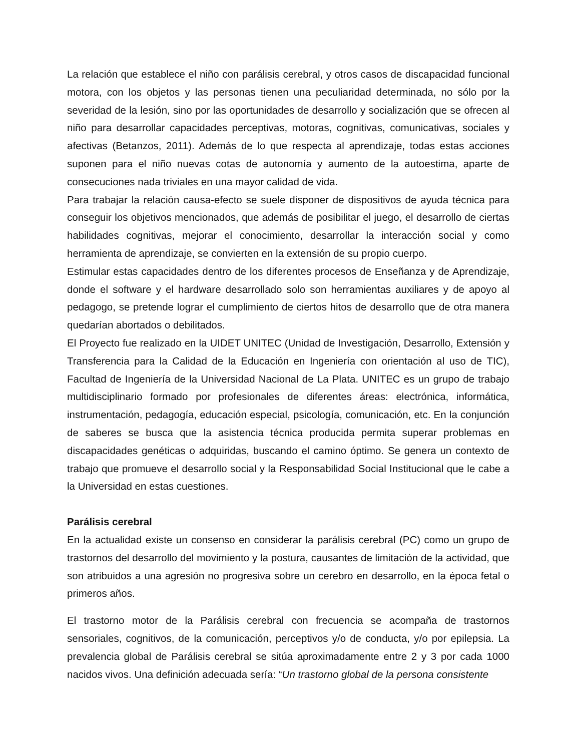La relación que establece el niño con parálisis cerebral, y otros casos de discapacidad funcional motora, con los objetos y las personas tienen una peculiaridad determinada, no sólo por la severidad de la lesión, sino por las oportunidades de desarrollo y socialización que se ofrecen al niño para desarrollar capacidades perceptivas, motoras, cognitivas, comunicativas, sociales y afectivas (Betanzos, 2011). Además de lo que respecta al aprendizaje, todas estas acciones suponen para el niño nuevas cotas de autonomía y aumento de la autoestima, aparte de consecuciones nada triviales en una mayor calidad de vida.
Para trabajar la relación causa-efecto se suele disponer de dispositivos de ayuda técnica para conseguir los objetivos mencionados, que además de posibilitar el juego, el desarrollo de ciertas habilidades cognitivas, mejorar el conocimiento, desarrollar la interacción social y como herramienta de aprendizaje, se convierten en la extensión de su propio cuerpo.
Estimular estas capacidades dentro de los diferentes procesos de Enseñanza y de Aprendizaje, donde el software y el hardware desarrollado solo son herramientas auxiliares y de apoyo al pedagogo, se pretende lograr el cumplimiento de ciertos hitos de desarrollo que de otra manera quedarían abortados o debilitados.
El Proyecto fue realizado en la UIDET UNITEC (Unidad de Investigación, Desarrollo, Extensión y Transferencia para la Calidad de la Educación en Ingeniería con orientación al uso de TIC), Facultad de Ingeniería de la Universidad Nacional de La Plata. UNITEC es un grupo de trabajo multidisciplinario formado por profesionales de diferentes áreas: electrónica, informática, instrumentación, pedagogía, educación especial, psicología, comunicación, etc. En la conjunción de saberes se busca que la asistencia técnica producida permita superar problemas en discapacidades genéticas o adquiridas, buscando el camino óptimo. Se genera un contexto de trabajo que promueve el desarrollo social y la Responsabilidad Social Institucional que le cabe a la Universidad en estas cuestiones.
Parálisis cerebral
En la actualidad existe un consenso en considerar la parálisis cerebral (PC) como un grupo de trastornos del desarrollo del movimiento y la postura, causantes de limitación de la actividad, que son atribuidos a una agresión no progresiva sobre un cerebro en desarrollo, en la época fetal o primeros años.
El trastorno motor de la Parálisis cerebral con frecuencia se acompaña de trastornos sensoriales, cognitivos, de la comunicación, perceptivos y/o de conducta, y/o por epilepsia. La prevalencia global de Parálisis cerebral se sitúa aproximadamente entre 2 y 3 por cada 1000 nacidos vivos. Una definición adecuada sería: “Un trastorno global de la persona consistente